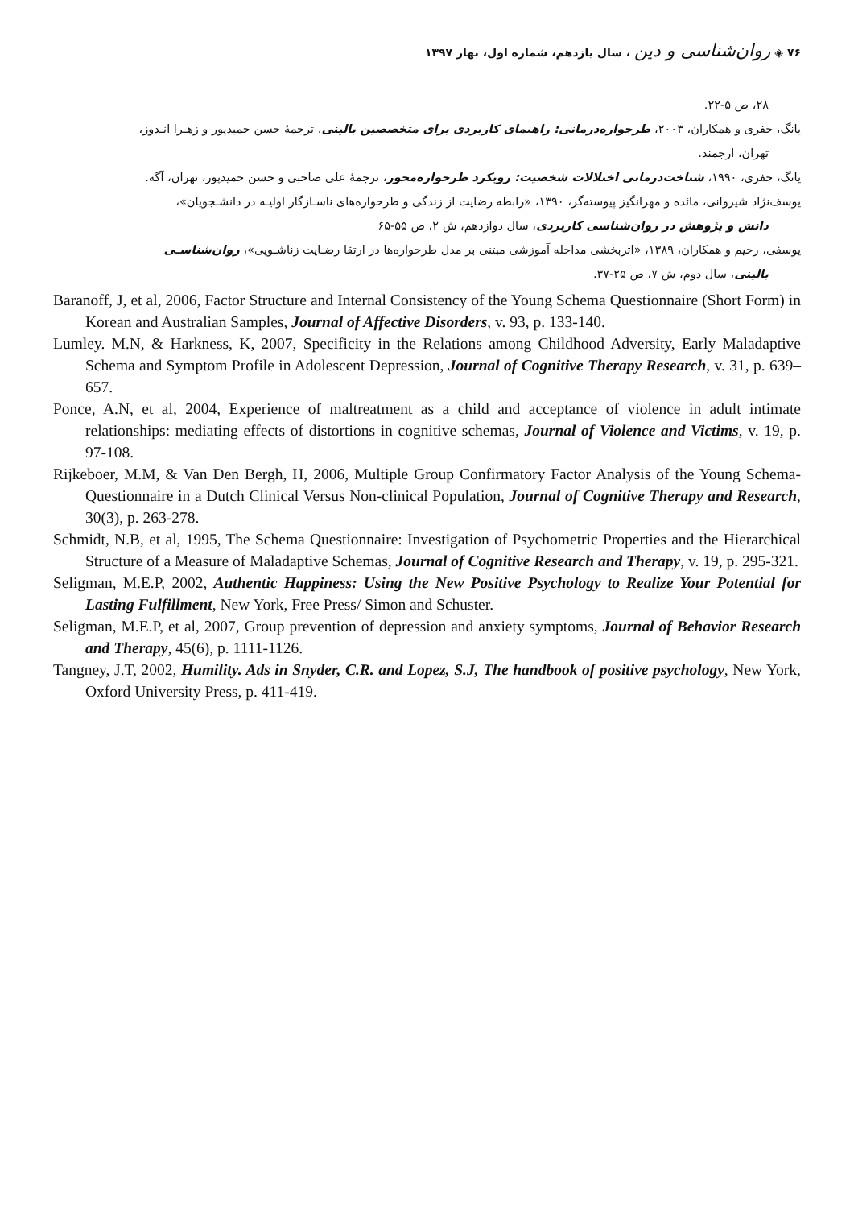۷۶ ◈ روان‌شناسی و دین ، سال یازدهم، شماره اول، بهار ۱۳۹۷
۲۸، ص ۵-۲۲.
یانگ، جفری و همکاران، ۲۰۰۳، طرحواره‌درمانی: راهنمای کاربردی برای متخصصین بالینی، ترجمهٔ حسن حمیدپور و زهـرا انـدوز،
تهران، ارجمند.
یانگ، جفری، ۱۹۹۰، شناخت‌درمانی اختلالات شخصیت: رویکرد طرحواره‌محور، ترجمهٔ علی صاحبی و حسن حمیدپور، تهران، آگه.
یوسف‌نژاد شیروانی، مائده و مهرانگیز پیوسته‌گر، ۱۳۹۰، «رابطه رضایت از زندگی و طرحواره‌های ناسـازگار اولیـه در دانشـجویان»،
دانش و پژوهش در روان‌شناسی کاربردی، سال دوازدهم، ش ۲، ص ۵۵-۶۵
یوسفی، رحیم و همکاران، ۱۳۸۹، «اثربخشی مداخله آموزشی مبتنی بر مدل طرحواره‌ها در ارتقا رضـایت زناشـویی»، روان‌شناسـی
بالینی، سال دوم، ش ۷، ص ۲۵-۳۷.
Baranoff, J, et al, 2006, Factor Structure and Internal Consistency of the Young Schema Questionnaire (Short Form) in Korean and Australian Samples, Journal of Affective Disorders, v. 93, p. 133-140.
Lumley. M.N, & Harkness, K, 2007, Specificity in the Relations among Childhood Adversity, Early Maladaptive Schema and Symptom Profile in Adolescent Depression, Journal of Cognitive Therapy Research, v. 31, p. 639–657.
Ponce, A.N, et al, 2004, Experience of maltreatment as a child and acceptance of violence in adult intimate relationships: mediating effects of distortions in cognitive schemas, Journal of Violence and Victims, v. 19, p. 97-108.
Rijkeboer, M.M, & Van Den Bergh, H, 2006, Multiple Group Confirmatory Factor Analysis of the Young Schema-Questionnaire in a Dutch Clinical Versus Non-clinical Population, Journal of Cognitive Therapy and Research, 30(3), p. 263-278.
Schmidt, N.B, et al, 1995, The Schema Questionnaire: Investigation of Psychometric Properties and the Hierarchical Structure of a Measure of Maladaptive Schemas, Journal of Cognitive Research and Therapy, v. 19, p. 295-321.
Seligman, M.E.P, 2002, Authentic Happiness: Using the New Positive Psychology to Realize Your Potential for Lasting Fulfillment, New York, Free Press/ Simon and Schuster.
Seligman, M.E.P, et al, 2007, Group prevention of depression and anxiety symptoms, Journal of Behavior Research and Therapy, 45(6), p. 1111-1126.
Tangney, J.T, 2002, Humility. Ads in Snyder, C.R. and Lopez, S.J, The handbook of positive psychology, New York, Oxford University Press, p. 411-419.